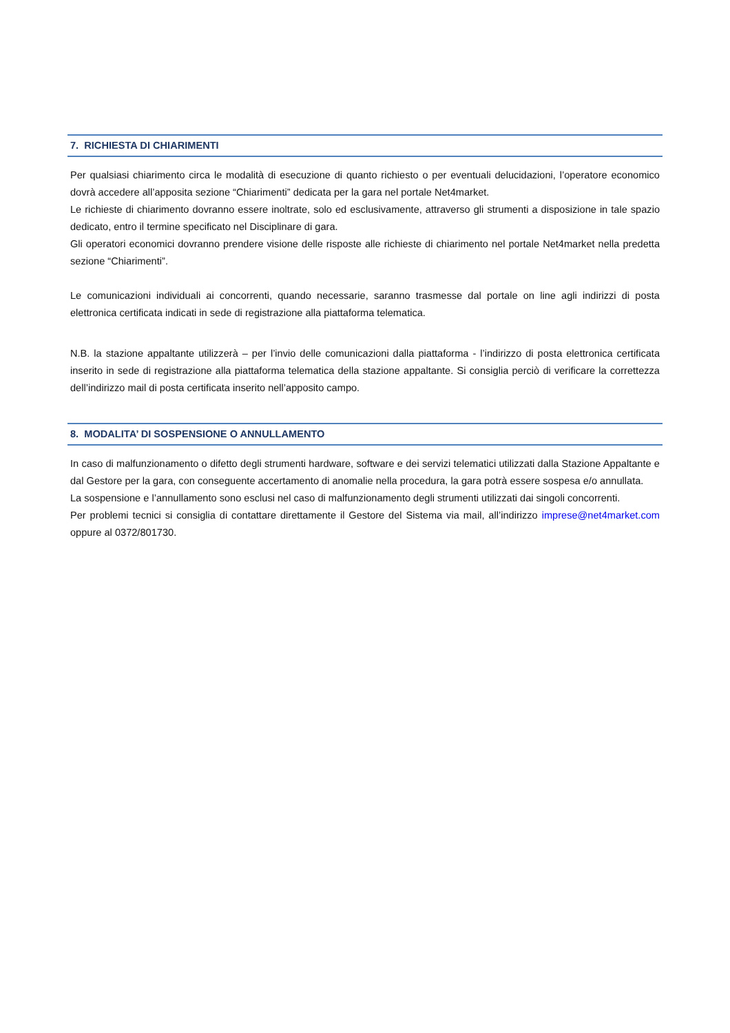7. RICHIESTA DI CHIARIMENTI
Per qualsiasi chiarimento circa le modalità di esecuzione di quanto richiesto o per eventuali delucidazioni, l’operatore economico dovrà accedere all’apposita sezione “Chiarimenti” dedicata per la gara nel portale Net4market.
Le richieste di chiarimento dovranno essere inoltrate, solo ed esclusivamente, attraverso gli strumenti a disposizione in tale spazio dedicato, entro il termine specificato nel Disciplinare di gara.
Gli operatori economici dovranno prendere visione delle risposte alle richieste di chiarimento nel portale Net4market nella predetta sezione “Chiarimenti”.
Le comunicazioni individuali ai concorrenti, quando necessarie, saranno trasmesse dal portale on line agli indirizzi di posta elettronica certificata indicati in sede di registrazione alla piattaforma telematica.
N.B. la stazione appaltante utilizzerà – per l’invio delle comunicazioni dalla piattaforma - l’indirizzo di posta elettronica certificata inserito in sede di registrazione alla piattaforma telematica della stazione appaltante. Si consiglia perciò di verificare la correttezza dell’indirizzo mail di posta certificata inserito nell’apposito campo.
8. MODALITA’ DI SOSPENSIONE O ANNULLAMENTO
In caso di malfunzionamento o difetto degli strumenti hardware, software e dei servizi telematici utilizzati dalla Stazione Appaltante e dal Gestore per la gara, con conseguente accertamento di anomalie nella procedura, la gara potrà essere sospesa e/o annullata.
La sospensione e l’annullamento sono esclusi nel caso di malfunzionamento degli strumenti utilizzati dai singoli concorrenti.
Per problemi tecnici si consiglia di contattare direttamente il Gestore del Sistema via mail, all’indirizzo imprese@net4market.com oppure al 0372/801730.